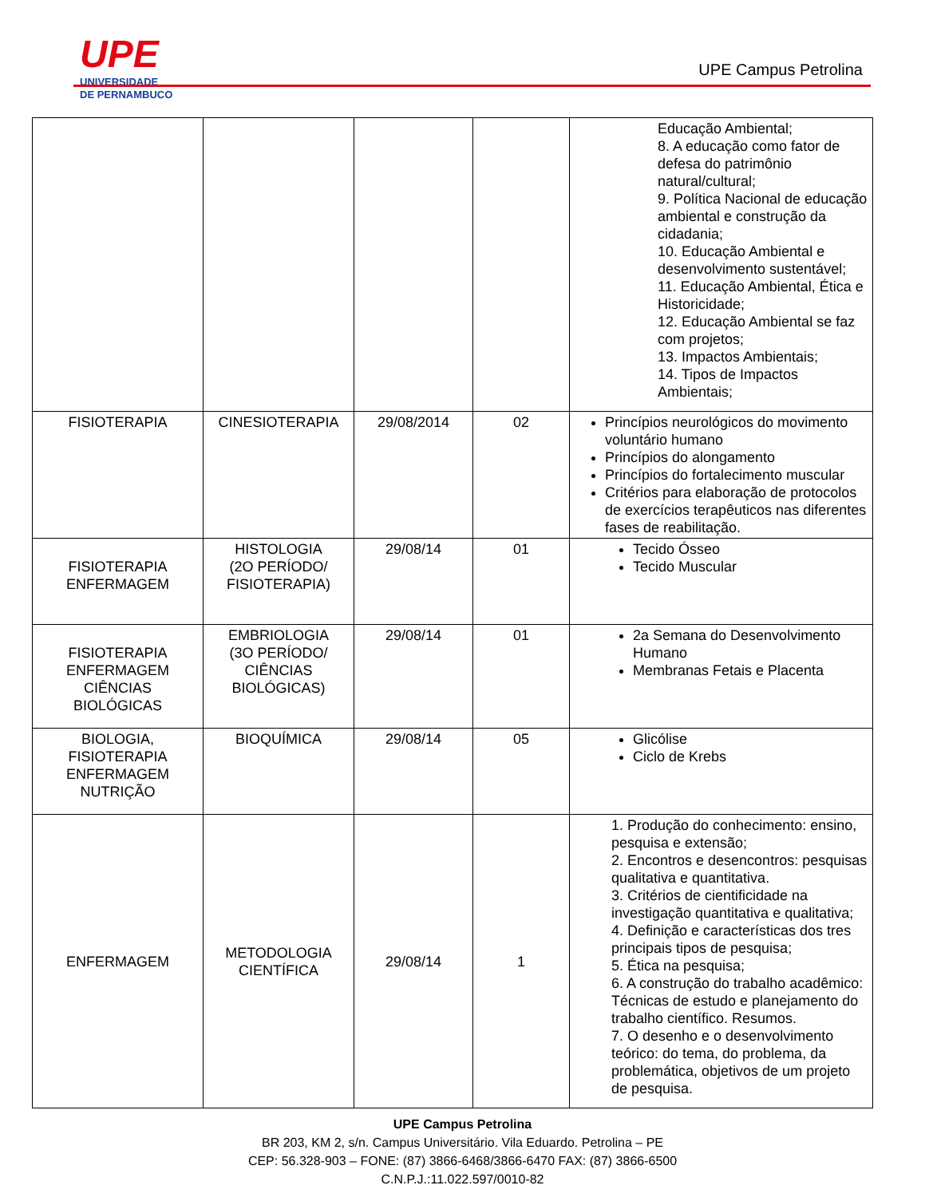UPE
UNIVERSIDADE
DE PERNAMBUCO
UPE Campus Petrolina
| | | | | Educação Ambiental; 8. A educação como fator de defesa do patrimônio natural/cultural; 9. Política Nacional de educação ambiental e construção da cidadania; 10. Educação Ambiental e desenvolvimento sustentável; 11. Educação Ambiental, Ética e Historicidade; 12. Educação Ambiental se faz com projetos; 13. Impactos Ambientais; 14. Tipos de Impactos Ambientais; |
| FISIOTERAPIA | CINESIOTERAPIA | 29/08/2014 | 02 | Princípios neurológicos do movimento voluntário humano Princípios do alongamento Princípios do fortalecimento muscular Critérios para elaboração de protocolos de exercícios terapêuticos nas diferentes fases de reabilitação. |
| FISIOTERAPIA ENFERMAGEM | HISTOLOGIA (2O PERÍODO/ FISIOTERAPIA) | 29/08/14 | 01 | Tecido Ósseo Tecido Muscular |
| FISIOTERAPIA ENFERMAGEM CIÊNCIAS BIOLÓGICAS | EMBRIOLOGIA (3O PERÍODO/ CIÊNCIAS BIOLÓGICAS) | 29/08/14 | 01 | 2a Semana do Desenvolvimento Humano Membranas Fetais e Placenta |
| BIOLOGIA, FISIOTERAPIA ENFERMAGEM NUTRIÇÃO | BIOQUÍMICA | 29/08/14 | 05 | Glicólise Ciclo de Krebs |
| ENFERMAGEM | METODOLOGIA CIENTÍFICA | 29/08/14 | 1 | 1. Produção do conhecimento: ensino, pesquisa e extensão; 2. Encontros e desencontros: pesquisas qualitativa e quantitativa. 3. Critérios de cientificidade na investigação quantitativa e qualitativa; 4. Definição e características dos tres principais tipos de pesquisa; 5. Ética na pesquisa; 6. A construção do trabalho acadêmico: Técnicas de estudo e planejamento do trabalho científico. Resumos. 7. O desenho e o desenvolvimento teórico: do tema, do problema, da problemática, objetivos de um projeto de pesquisa. |
UPE Campus Petrolina
BR 203, KM 2, s/n. Campus Universitário. Vila Eduardo. Petrolina – PE
CEP: 56.328-903 – FONE: (87) 3866-6468/3866-6470 FAX: (87) 3866-6500
C.N.P.J.:11.022.597/0010-82